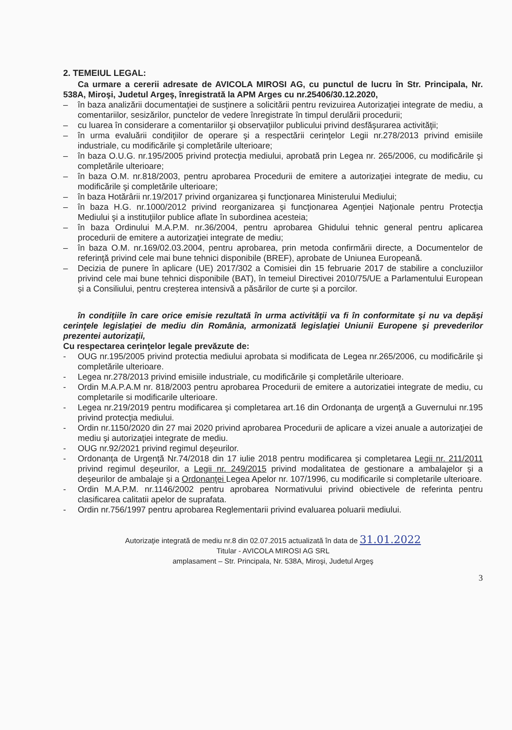2. TEMEIUL LEGAL:
Ca urmare a cererii adresate de AVICOLA MIROSI AG, cu punctul de lucru în Str. Principala, Nr. 538A, Miroşi, Judetul Argeş, înregistrată la APM Arges cu nr.25406/30.12.2020,
– în baza analizării documentaţiei de susţinere a solicitării pentru revizuirea Autorizaţiei integrate de mediu, a comentariilor, sesizărilor, punctelor de vedere înregistrate în timpul derulării procedurii;
– cu luarea în considerare a comentariilor şi observaţiilor publicului privind desfăşurarea activităţii;
– în urma evaluării condiţiilor de operare şi a respectării cerinţelor Legii nr.278/2013 privind emisiile industriale, cu modificările şi completările ulterioare;
– în baza O.U.G. nr.195/2005 privind protecţia mediului, aprobată prin Legea nr. 265/2006, cu modificările şi completările ulterioare;
– în baza O.M. nr.818/2003, pentru aprobarea Procedurii de emitere a autorizaţiei integrate de mediu, cu modificările şi completările ulterioare;
– în baza Hotărârii nr.19/2017 privind organizarea şi funcţionarea Ministerului Mediului;
– în baza H.G. nr.1000/2012 privind reorganizarea şi funcţionarea Agenţiei Naţionale pentru Protecţia Mediului şi a instituţiilor publice aflate în subordinea acesteia;
– în baza Ordinului M.A.P.M. nr.36/2004, pentru aprobarea Ghidului tehnic general pentru aplicarea procedurii de emitere a autorizaţiei integrate de mediu;
– în baza O.M. nr.169/02.03.2004, pentru aprobarea, prin metoda confirmării directe, a Documentelor de referinţă privind cele mai bune tehnici disponibile (BREF), aprobate de Uniunea Europeană.
– Decizia de punere în aplicare (UE) 2017/302 a Comisiei din 15 februarie 2017 de stabilire a concluziilor privind cele mai bune tehnici disponibile (BAT), în temeiul Directivei 2010/75/UE a Parlamentului European și a Consiliului, pentru creșterea intensivă a păsărilor de curte și a porcilor.
în condiţiile în care orice emisie rezultată în urma activităţii va fi în conformitate şi nu va depăşi cerinţele legislaţiei de mediu din România, armonizată legislaţiei Uniunii Europene şi prevederilor prezentei autorizaţii,
Cu respectarea cerinţelor legale prevăzute de:
- OUG nr.195/2005 privind protectia mediului aprobata si modificata de Legea nr.265/2006, cu modificările şi completările ulterioare.
- Legea nr.278/2013 privind emisiile industriale, cu modificările şi completările ulterioare.
- Ordin M.A.P.A.M nr. 818/2003 pentru aprobarea Procedurii de emitere a autorizatiei integrate de mediu, cu completarile si modificarile ulterioare.
- Legea nr.219/2019 pentru modificarea şi completarea art.16 din Ordonanţa de urgenţă a Guvernului nr.195 privind protecţia mediului.
- Ordin nr.1150/2020 din 27 mai 2020 privind aprobarea Procedurii de aplicare a vizei anuale a autorizaţiei de mediu şi autorizaţiei integrate de mediu.
- OUG nr.92/2021 privind regimul deşeurilor.
- Ordonanţa de Urgenţă Nr.74/2018 din 17 iulie 2018 pentru modificarea şi completarea Legii nr. 211/2011 privind regimul deşeurilor, a Legii nr. 249/2015 privind modalitatea de gestionare a ambalajelor şi a deşeurilor de ambalaje şi a Ordonanţei Legea Apelor nr. 107/1996, cu modificarile si completarile ulterioare.
- Ordin M.A.P.M. nr.1146/2002 pentru aprobarea Normativului privind obiectivele de referinta pentru clasificarea calitatii apelor de suprafata.
- Ordin nr.756/1997 pentru aprobarea Reglementarii privind evaluarea poluarii mediului.
Autorizaţie integrată de mediu nr.8 din 02.07.2015 actualizată în data de 31.01.2022
Titular - AVICOLA MIROSI AG SRL
amplasament – Str. Principala, Nr. 538A, Miroşi, Judetul Argeş
3